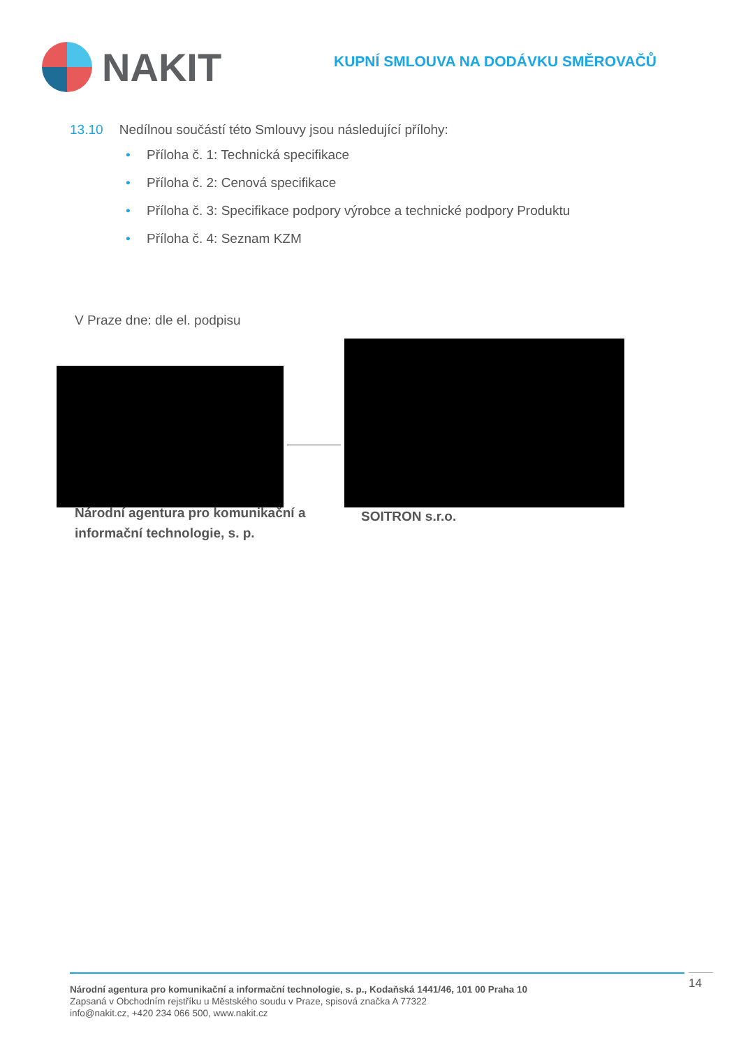NAKIT
KUPNÍ SMLOUVA NA DODÁVKU SMĚROVAČŮ
13.10 Nedílnou součástí této Smlouvy jsou následující přílohy:
• Příloha č. 1: Technická specifikace
• Příloha č. 2: Cenová specifikace
• Příloha č. 3: Specifikace podpory výrobce a technické podpory Produktu
• Příloha č. 4: Seznam KZM
V Praze dne: dle el. podpisu
Národní agentura pro komunikační a
informační technologie, s. p.
SOITRON s.r.o.
Národní agentura pro komunikační a informační technologie, s. p., Kodaňská 1441/46, 101 00 Praha 10
Zapsaná v Obchodním rejstříku u Městského soudu v Praze, spisová značka A 77322
info@nakit.cz, +420 234 066 500, www.nakit.cz
14